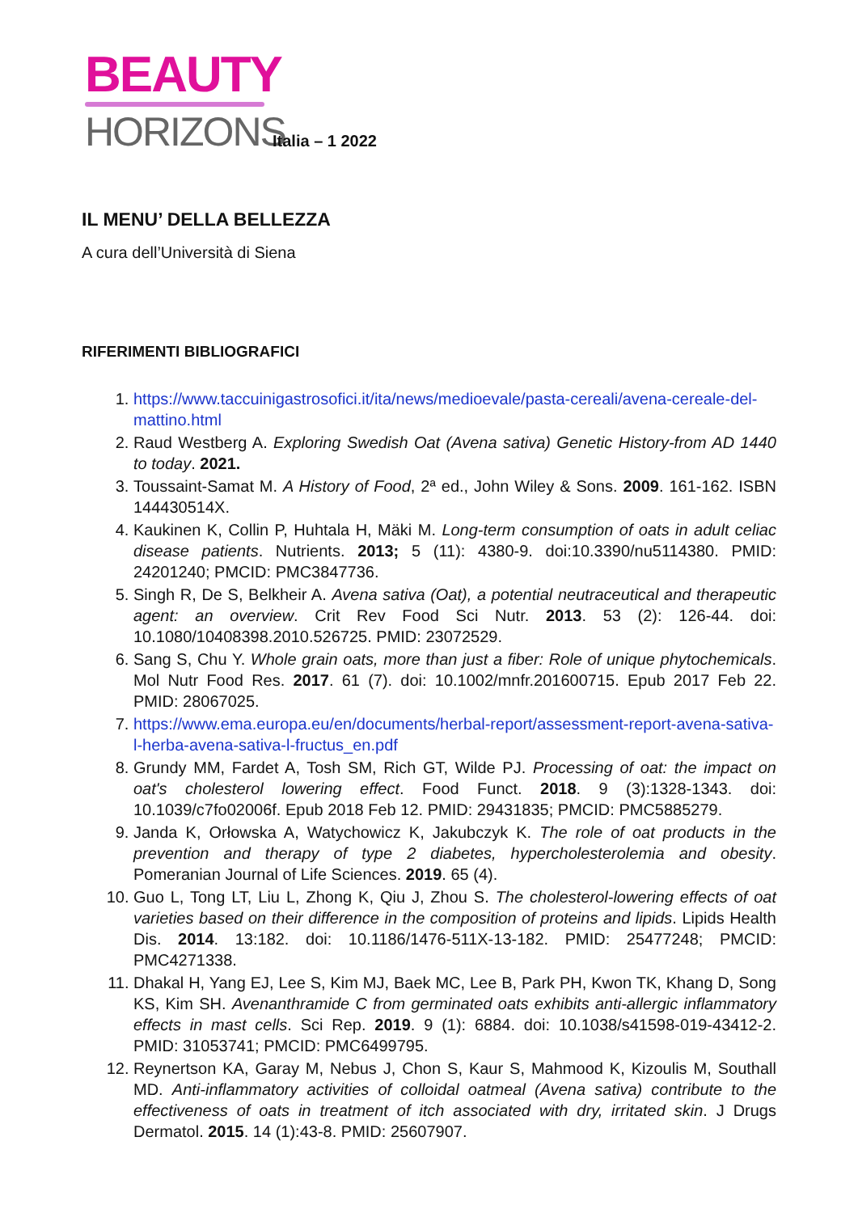BEAUTY
HORIZONS
Italia – 1 2022
IL MENU’ DELLA BELLEZZA
A cura dell’Università di Siena
RIFERIMENTI BIBLIOGRAFICI
1. https://www.taccuinigastrosofici.it/ita/news/medioevale/pasta-cereali/avena-cereale-del-mattino.html
2. Raud Westberg A. Exploring Swedish Oat (Avena sativa) Genetic History-from AD 1440 to today. 2021.
3. Toussaint-Samat M. A History of Food, 2ª ed., John Wiley & Sons. 2009. 161-162. ISBN 144430514X.
4. Kaukinen K, Collin P, Huhtala H, Mäki M. Long-term consumption of oats in adult celiac disease patients. Nutrients. 2013; 5 (11): 4380-9. doi:10.3390/nu5114380. PMID: 24201240; PMCID: PMC3847736.
5. Singh R, De S, Belkheir A. Avena sativa (Oat), a potential neutraceutical and therapeutic agent: an overview. Crit Rev Food Sci Nutr. 2013. 53 (2): 126-44. doi: 10.1080/10408398.2010.526725. PMID: 23072529.
6. Sang S, Chu Y. Whole grain oats, more than just a fiber: Role of unique phytochemicals. Mol Nutr Food Res. 2017. 61 (7). doi: 10.1002/mnfr.201600715. Epub 2017 Feb 22. PMID: 28067025.
7. https://www.ema.europa.eu/en/documents/herbal-report/assessment-report-avena-sativa-l-herba-avena-sativa-l-fructus_en.pdf
8. Grundy MM, Fardet A, Tosh SM, Rich GT, Wilde PJ. Processing of oat: the impact on oat's cholesterol lowering effect. Food Funct. 2018. 9 (3):1328-1343. doi: 10.1039/c7fo02006f. Epub 2018 Feb 12. PMID: 29431835; PMCID: PMC5885279.
9. Janda K, Orłowska A, Watychowicz K, Jakubczyk K. The role of oat products in the prevention and therapy of type 2 diabetes, hypercholesterolemia and obesity. Pomeranian Journal of Life Sciences. 2019. 65 (4).
10. Guo L, Tong LT, Liu L, Zhong K, Qiu J, Zhou S. The cholesterol-lowering effects of oat varieties based on their difference in the composition of proteins and lipids. Lipids Health Dis. 2014. 13:182. doi: 10.1186/1476-511X-13-182. PMID: 25477248; PMCID: PMC4271338.
11. Dhakal H, Yang EJ, Lee S, Kim MJ, Baek MC, Lee B, Park PH, Kwon TK, Khang D, Song KS, Kim SH. Avenanthramide C from germinated oats exhibits anti-allergic inflammatory effects in mast cells. Sci Rep. 2019. 9 (1): 6884. doi: 10.1038/s41598-019-43412-2. PMID: 31053741; PMCID: PMC6499795.
12. Reynertson KA, Garay M, Nebus J, Chon S, Kaur S, Mahmood K, Kizoulis M, Southall MD. Anti-inflammatory activities of colloidal oatmeal (Avena sativa) contribute to the effectiveness of oats in treatment of itch associated with dry, irritated skin. J Drugs Dermatol. 2015. 14 (1):43-8. PMID: 25607907.